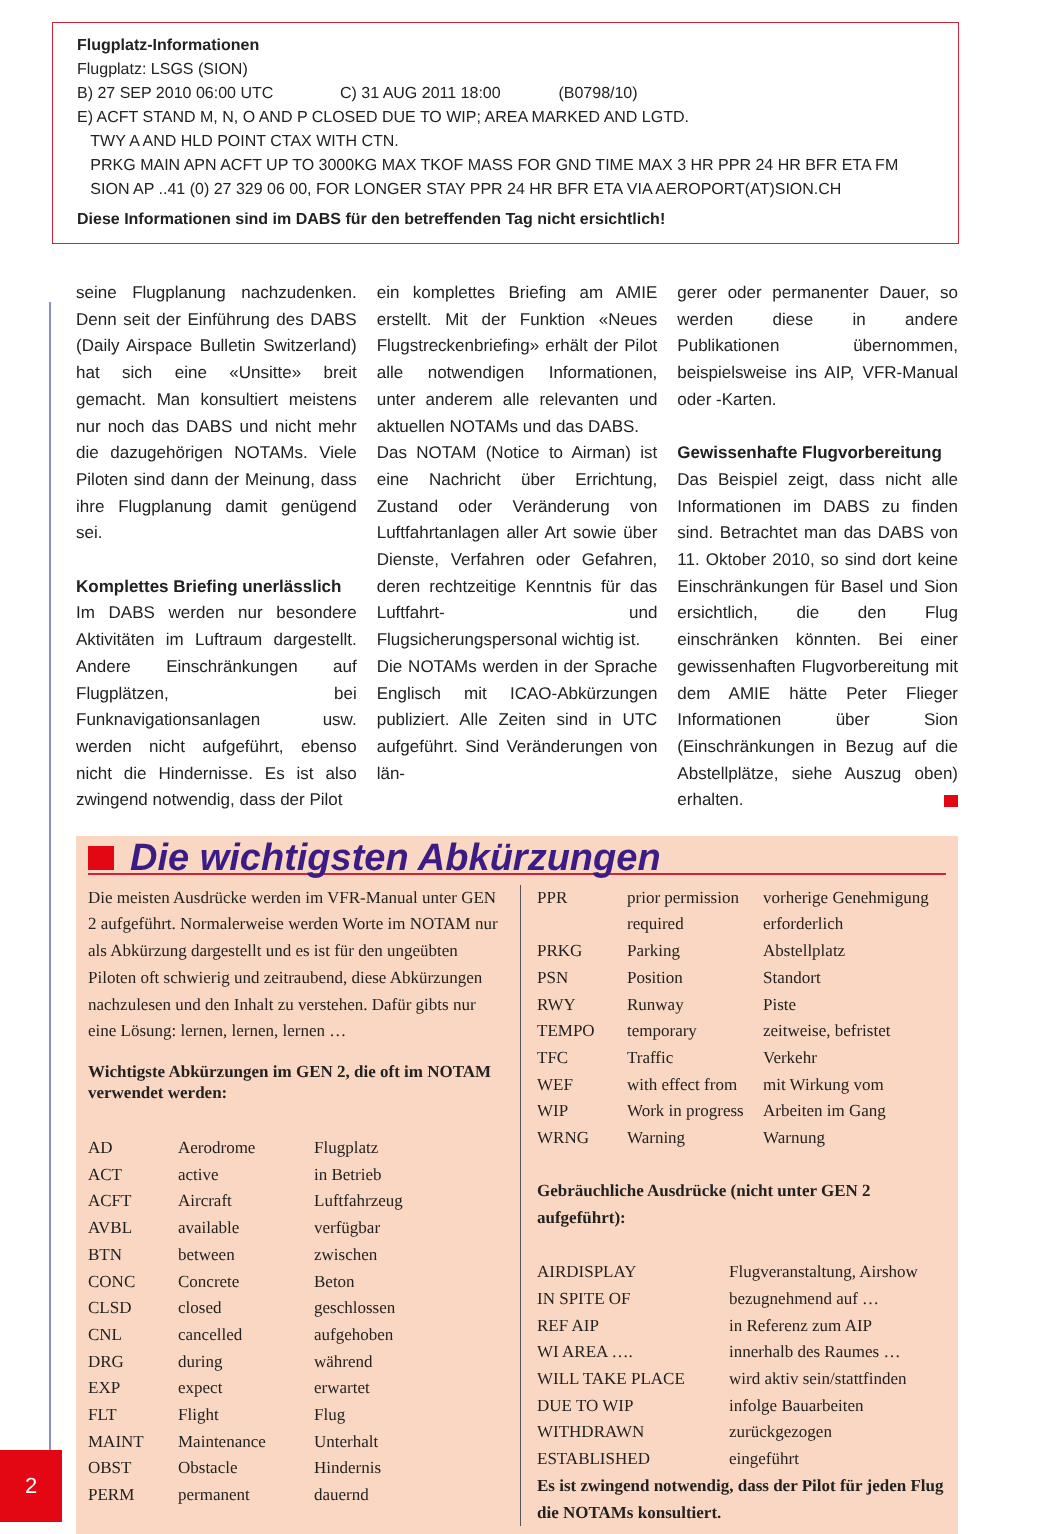Flugplatz-Informationen
Flugplatz: LSGS (SION)
B) 27 SEP 2010 06:00 UTC C) 31 AUG 2011 18:00 (B0798/10)
E) ACFT STAND M, N, O AND P CLOSED DUE TO WIP; AREA MARKED AND LGTD.
TWY A AND HLD POINT CTAX WITH CTN.
PRKG MAIN APN ACFT UP TO 3000KG MAX TKOF MASS FOR GND TIME MAX 3 HR PPR 24 HR BFR ETA FM
SION AP ..41 (0) 27 329 06 00, FOR LONGER STAY PPR 24 HR BFR ETA VIA AEROPORT(AT)SION.CH
Diese Informationen sind im DABS für den betreffenden Tag nicht ersichtlich!
seine Flugplanung nachzudenken. Denn seit der Einführung des DABS (Daily Airspace Bulletin Switzerland) hat sich eine «Unsitte» breit gemacht. Man konsultiert meistens nur noch das DABS und nicht mehr die dazugehörigen NOTAMs. Viele Piloten sind dann der Meinung, dass ihre Flugplanung damit genügend sei.
Komplettes Briefing unerlässlich
Im DABS werden nur besondere Aktivitäten im Luftraum dargestellt. Andere Einschränkungen auf Flugplätzen, bei Funknavigationsanlagen usw. werden nicht aufgeführt, ebenso nicht die Hindernisse. Es ist also zwingend notwendig, dass der Pilot
ein komplettes Briefing am AMIE erstellt. Mit der Funktion «Neues Flugstreckenbriefing» erhält der Pilot alle notwendigen Informationen, unter anderem alle relevanten und aktuellen NOTAMs und das DABS.
Das NOTAM (Notice to Airman) ist eine Nachricht über Errichtung, Zustand oder Veränderung von Luftfahrtanlagen aller Art sowie über Dienste, Verfahren oder Gefahren, deren rechtzeitige Kenntnis für das Luftfahrt- und Flugsicherungspersonal wichtig ist.
Die NOTAMs werden in der Sprache Englisch mit ICAO-Abkürzungen publiziert. Alle Zeiten sind in UTC aufgeführt. Sind Veränderungen von län-
gerer oder permanenter Dauer, so werden diese in andere Publikationen übernommen, beispielsweise ins AIP, VFR-Manual oder -Karten.
Gewissenhafte Flugvorbereitung
Das Beispiel zeigt, dass nicht alle Informationen im DABS zu finden sind. Betrachtet man das DABS von 11. Oktober 2010, so sind dort keine Einschränkungen für Basel und Sion ersichtlich, die den Flug einschränken könnten. Bei einer gewissenhaften Flugvorbereitung mit dem AMIE hätte Peter Flieger Informationen über Sion (Einschränkungen in Bezug auf die Abstellplätze, siehe Auszug oben) erhalten.
Die wichtigsten Abkürzungen
Die meisten Ausdrücke werden im VFR-Manual unter GEN 2 aufgeführt. Normalerweise werden Worte im NOTAM nur als Abkürzung dargestellt und es ist für den ungeübten Piloten oft schwierig und zeitraubend, diese Abkürzungen nachzulesen und den Inhalt zu verstehen. Dafür gibts nur eine Lösung: lernen, lernen, lernen …
Wichtigste Abkürzungen im GEN 2, die oft im NOTAM verwendet werden:
| AD | Aerodrome | Flugplatz |
| ACT | active | in Betrieb |
| ACFT | Aircraft | Luftfahrzeug |
| AVBL | available | verfügbar |
| BTN | between | zwischen |
| CONC | Concrete | Beton |
| CLSD | closed | geschlossen |
| CNL | cancelled | aufgehoben |
| DRG | during | während |
| EXP | expect | erwartet |
| FLT | Flight | Flug |
| MAINT | Maintenance | Unterhalt |
| OBST | Obstacle | Hindernis |
| PERM | permanent | dauernd |
| PPR | prior permission required | vorherige Genehmigung erforderlich |
| PRKG | Parking | Abstellplatz |
| PSN | Position | Standort |
| RWY | Runway | Piste |
| TEMPO | temporary | zeitweise, befristet |
| TFC | Traffic | Verkehr |
| WEF | with effect from | mit Wirkung vom |
| WIP | Work in progress | Arbeiten im Gang |
| WRNG | Warning | Warnung |
Gebräuchliche Ausdrücke (nicht unter GEN 2 aufgeführt):
| AIRDISPLAY | Flugveranstaltung, Airshow |
| IN SPITE OF | bezugnehmend auf … |
| REF AIP | in Referenz zum AIP |
| WI AREA …. | innerhalb des Raumes … |
| WILL TAKE PLACE | wird aktiv sein/stattfinden |
| DUE TO WIP | infolge Bauarbeiten |
| WITHDRAWN | zurückgezogen |
| ESTABLISHED | eingeführt |
Es ist zwingend notwendig, dass der Pilot für jeden Flug die NOTAMs konsultiert.
2